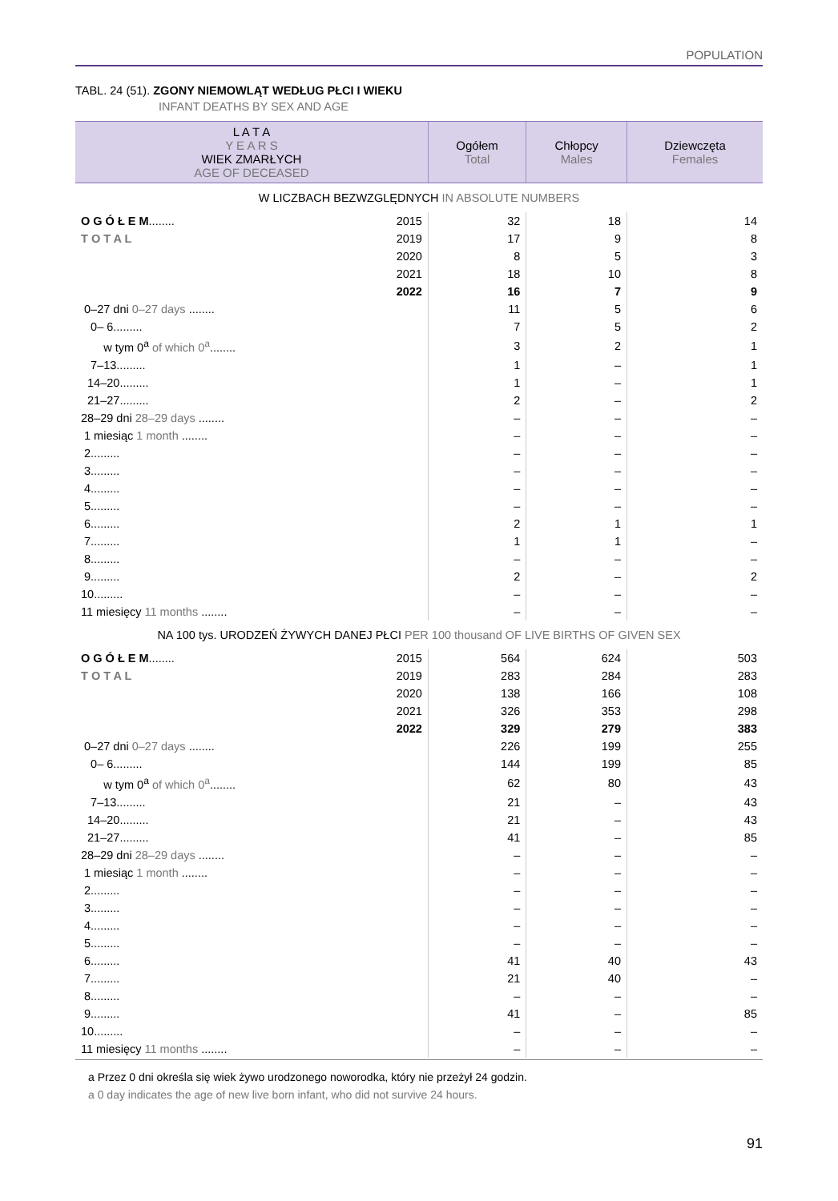POPULATION
TABL. 24 (51). ZGONY NIEMOWLĄT WEDŁUG PŁCI I WIEKU
INFANT DEATHS BY SEX AND AGE
| L A T A Y E A R S WIEK ZMARŁYCH AGE OF DECEASED | | Ogółem Total | Chłopcy Males | Dziewczęta Females |
| --- | --- | --- | --- | --- |
| W LICZBACH BEZWZGLĘDNYCH IN ABSOLUTE NUMBERS | | | | |
| O G Ó Ł E M ........ | 2015 | 32 | 18 | 14 |
| T O T A L | 2019 | 17 | 9 | 8 |
| | 2020 | 8 | 5 | 3 |
| | 2021 | 18 | 10 | 8 |
| | 2022 | 16 | 7 | 9 |
| 0–27 dni 0–27 days ........ | | 11 | 5 | 6 |
| 0– 6......... | | 7 | 5 | 2 |
| w tym 0<sup>a</sup> of which 0<sup>a</sup> ........ | | 3 | 2 | 1 |
| 7–13......... | | 1 | – | 1 |
| 14–20......... | | 1 | – | 1 |
| 21–27......... | | 2 | – | 2 |
| 28–29 dni 28–29 days ........ | | – | – | – |
| 1 miesiąc 1 month ........ | | – | – | – |
| 2......... | | – | – | – |
| 3......... | | – | – | – |
| 4......... | | – | – | – |
| 5......... | | – | – | – |
| 6......... | | 2 | 1 | 1 |
| 7......... | | 1 | 1 | – |
| 8......... | | – | – | – |
| 9......... | | 2 | – | 2 |
| 10......... | | – | – | – |
| 11 miesięcy 11 months ........ | | – | – | – |
| NA 100 tys. URODZEŃ ŻYWYCH DANEJ PŁCI PER 100 thousand OF LIVE BIRTHS OF GIVEN SEX | | | | |
| O G Ó Ł E M ........ | 2015 | 564 | 624 | 503 |
| T O T A L | 2019 | 283 | 284 | 283 |
| | 2020 | 138 | 166 | 108 |
| | 2021 | 326 | 353 | 298 |
| | 2022 | 329 | 279 | 383 |
| 0–27 dni 0–27 days ........ | | 226 | 199 | 255 |
| 0– 6......... | | 144 | 199 | 85 |
| w tym 0<sup>a</sup> of which 0<sup>a</sup> ........ | | 62 | 80 | 43 |
| 7–13......... | | 21 | – | 43 |
| 14–20......... | | 21 | – | 43 |
| 21–27......... | | 41 | – | 85 |
| 28–29 dni 28–29 days ........ | | – | – | – |
| 1 miesiąc 1 month ........ | | – | – | – |
| 2......... | | – | – | – |
| 3......... | | – | – | – |
| 4......... | | – | – | – |
| 5......... | | – | – | – |
| 6......... | | 41 | 40 | 43 |
| 7......... | | 21 | 40 | – |
| 8......... | | – | – | – |
| 9......... | | 41 | – | 85 |
| 10......... | | – | – | – |
| 11 miesięcy 11 months ........ | | – | – | – |
a Przez 0 dni określa się wiek żywo urodzonego noworodka, który nie przeżył 24 godzin.
a 0 day indicates the age of new live born infant, who did not survive 24 hours.
91